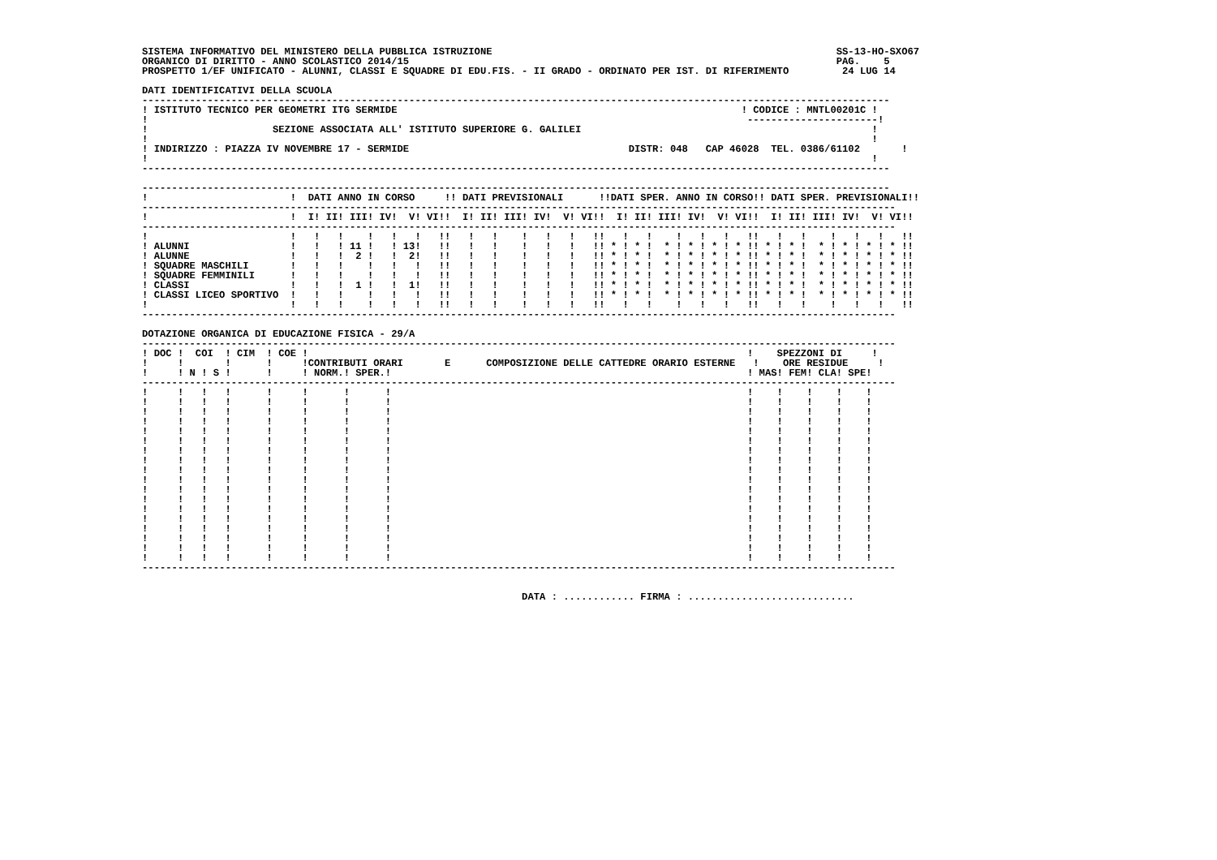SISTEMA INFORMATIVO DEL MINISTERO DELLA PUBBLICA ISTRUZIONE                                                          SS-13-HO-SXO67
ORGANICO DI DIRITTO - ANNO SCOLASTICO 2014/15                                                                        PAG.    5
PROSPETTO 1/EF UNIFICATO - ALUNNI, CLASSI E SQUADRE DI EDU.FIS. - II GRADO - ORDINATO PER IST. DI RIFERIMENTO         24 LUG 14

DATI IDENTIFICATIVI DELLA SCUOLA
------------------------------------------------------------------------------------------------------------------------------
! ISTITUTO TECNICO PER GEOMETRI ITG SERMIDE                                                          ! CODICE : MNTL00201C !
!                                                                                                     ----------------------!
!                     SEZIONE ASSOCIATA ALL' ISTITUTO SUPERIORE G. GALILEI                                                 !
!                                                                                                                          !
! INDIRIZZO : PIAZZA IV NOVEMBRE 17 - SERMIDE                                     DISTR: 048   CAP 46028  TEL. 0386/61102       !
!                                                                                                                          !
------------------------------------------------------------------------------------------------------------------------------

------------------------------------------------------------------------------------------------------------------------------
!                        !  DATI ANNO IN CORSO     !! DATI PREVISIONALI      !!DATI SPER. ANNO IN CORSO!! DATI SPER. PREVISIONALI!!
-------------------------------------------------------------------------------------------------------------------------------
!                        !  I! II! III! IV!  V! VI!!  I! II! III! IV!  V! VI!!  I! II! III! IV!  V! VI!!  I! II! III! IV!  V! VI!!
-------------------------------------------------------------------------------------------------------------------------------
!                        !   !   !    !   !   !   !!   !   !    !   !   !   !!   !   !    !   !   !   !!   !   !    !   !   !   !!
! ALUNNI                 !   !   ! 11 !   ! 13!   !!   !   !    !   !   !   !! * ! * !  * ! * ! * ! * !! * ! * !  * ! * ! * ! * !!
! ALUNNE                 !   !   !  2 !   !  2!   !!   !   !    !   !   !   !! * ! * !  * ! * ! * ! * !! * ! * !  * ! * ! * ! * !!
! SQUADRE MASCHILI       !   !   !    !   !   !   !!   !   !    !   !   !   !! * ! * !  * ! * ! * ! * !! * ! * !  * ! * ! * ! * !!
! SQUADRE FEMMINILI      !   !   !    !   !   !   !!   !   !    !   !   !   !! * ! * !  * ! * ! * ! * !! * ! * !  * ! * ! * ! * !!
! CLASSI                 !   !   !  1 !   !  1!   !!   !   !    !   !   !   !! * ! * !  * ! * ! * ! * !! * ! * !  * ! * ! * ! * !!
! CLASSI LICEO SPORTIVO  !   !   !    !   !   !   !!   !   !    !   !   !   !! * ! * !  * ! * ! * ! * !! * ! * !  * ! * ! * ! * !!
!                        !   !   !    !   !   !   !!   !   !    !   !   !   !!   !   !    !   !   !   !!   !   !    !   !   !   !!
-------------------------------------------------------------------------------------------------------------------------------

DOTAZIONE ORGANICA DI EDUCAZIONE FISICA - 29/A
-------------------------------------------------------------------------------------------------------------------------------
! DOC !  COI  ! CIM  ! COE !                                                                          !    SPEZZONI DI     !
!     !       !      !     !CONTRIBUTI ORARI       E      COMPOSIZIONE DELLE CATTEDRE ORARIO ESTERNE   !    ORE RESIDUE     !
!     ! N ! S !      !     ! NORM.! SPER.!                                                            ! MAS! FEM! CLA! SPE!
-------------------------------------------------------------------------------------------------------------------------------
!     !   !   !      !     !      !      !                                                            !    !    !    !    !
!     !   !   !      !     !      !      !                                                            !    !    !    !    !
!     !   !   !      !     !      !      !                                                            !    !    !    !    !
!     !   !   !      !     !      !      !                                                            !    !    !    !    !
!     !   !   !      !     !      !      !                                                            !    !    !    !    !
!     !   !   !      !     !      !      !                                                            !    !    !    !    !
!     !   !   !      !     !      !      !                                                            !    !    !    !    !
!     !   !   !      !     !      !      !                                                            !    !    !    !    !
!     !   !   !      !     !      !      !                                                            !    !    !    !    !
!     !   !   !      !     !      !      !                                                            !    !    !    !    !
!     !   !   !      !     !      !      !                                                            !    !    !    !    !
!     !   !   !      !     !      !      !                                                            !    !    !    !    !
!     !   !   !      !     !      !      !                                                            !    !    !    !    !
!     !   !   !      !     !      !      !                                                            !    !    !    !    !
!     !   !   !      !     !      !      !                                                            !    !    !    !    !
!     !   !   !      !     !      !      !                                                            !    !    !    !    !
!     !   !   !      !     !      !      !                                                            !    !    !    !    !
!     !   !   !      !     !      !      !                                                            !    !    !    !    !
-------------------------------------------------------------------------------------------------------------------------------


                                                                DATA : ............ FIRMA : ............................